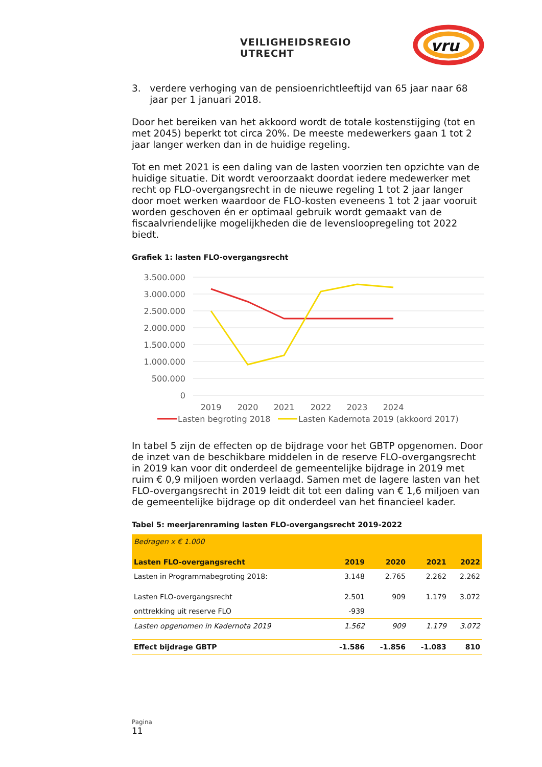VEILIGHEIDSREGIO UTRECHT
vru
3. verdere verhoging van de pensioenrichtleeftijd van 65 jaar naar 68
jaar per 1 januari 2018.
Door het bereiken van het akkoord wordt de totale kostenstijging (tot en met 2045) beperkt tot circa 20%. De meeste medewerkers gaan 1 tot 2 jaar langer werken dan in de huidige regeling.
Tot en met 2021 is een daling van de lasten voorzien ten opzichte van de huidige situatie. Dit wordt veroorzaakt doordat iedere medewerker met recht op FLO-overgangsrecht in de nieuwe regeling 1 tot 2 jaar langer door moet werken waardoor de FLO-kosten eveneens 1 tot 2 jaar vooruit worden geschoven én er optimaal gebruik wordt gemaakt van de fiscaalvriendelijke mogelijkheden die de levensloopregeling tot 2022 biedt.
Grafiek 1: lasten FLO-overgangsrecht
3.500.000
3.000.000
2.500.000
2.000.000
1.500.000
1.000.000
500.000
0
2019
2020
2021
2022
2023
2024
Lasten begroting 2018
Lasten Kadernota 2019 (akkoord 2017)
In tabel 5 zijn de effecten op de bijdrage voor het GBTP opgenomen. Door de inzet van de beschikbare middelen in de reserve FLO-overgangsrecht in 2019 kan voor dit onderdeel de gemeentelijke bijdrage in 2019 met ruim € 0,9 miljoen worden verlaagd. Samen met de lagere lasten van het FLO-overgangsrecht in 2019 leidt dit tot een daling van € 1,6 miljoen van de gemeentelijke bijdrage op dit onderdeel van het financieel kader.
Tabel 5: meerjarenraming lasten FLO-overgangsrecht 2019-2022
| Bedragen x € 1.000 | | | | |
| Lasten FLO-overgangsrecht | 2019 | 2020 | 2021 | 2022 |
| Lasten in Programmabegroting 2018: | 3.148 | 2.765 | 2.262 | 2.262 |
| Lasten FLO-overgangsrecht | 2.501 | 909 | 1.179 | 3.072 |
| onttrekking uit reserve FLO | -939 | | | |
| Lasten opgenomen in Kadernota 2019 | 1.562 | 909 | 1.179 | 3.072 |
| Effect bijdrage GBTP | -1.586 | -1.856 | -1.083 | 810 |
Pagina
11